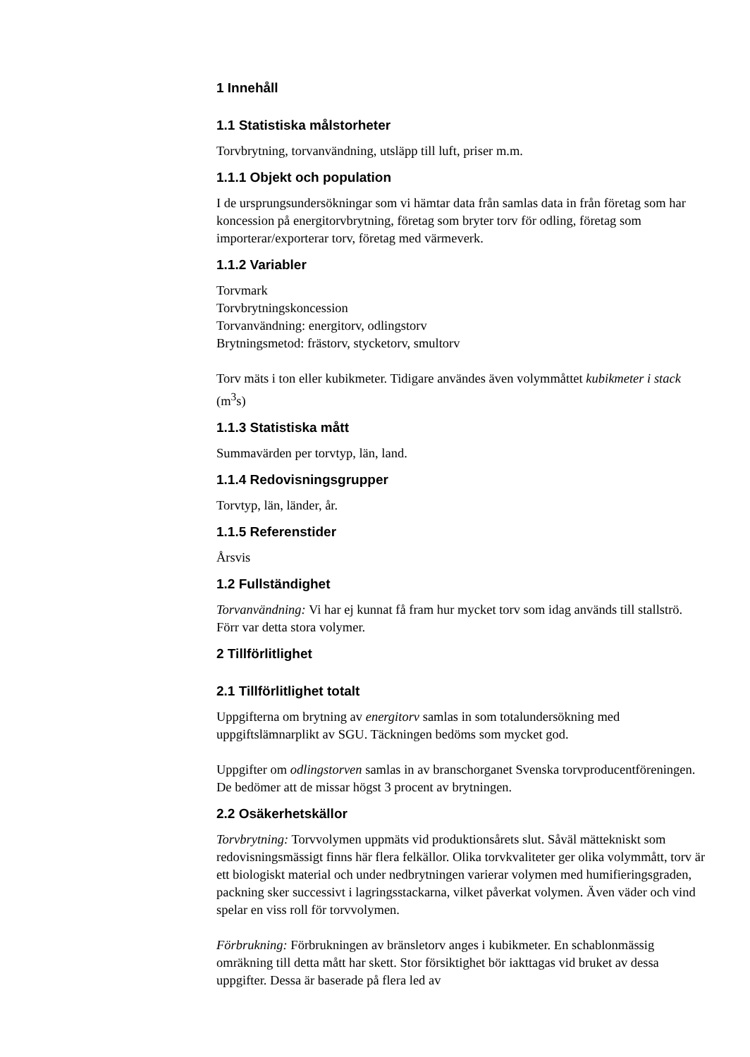1 Innehåll
1.1 Statistiska målstorheter
Torvbrytning, torvanvändning, utsläpp till luft, priser m.m.
1.1.1 Objekt och population
I de ursprungsundersökningar som vi hämtar data från samlas data in från företag som har koncession på energitorvbrytning, företag som bryter torv för odling, företag som importerar/exporterar torv, företag med värmeverk.
1.1.2 Variabler
Torvmark
Torvbrytningskoncession
Torvanvändning: energitorv, odlingstorv
Brytningsmetod: frästorv, stycketorv, smultorv
Torv mäts i ton eller kubikmeter. Tidigare användes även volymmåttet kubikmeter i stack (m<sup>3</sup>s)
1.1.3 Statistiska mått
Summavärden per torvtyp, län, land.
1.1.4 Redovisningsgrupper
Torvtyp, län, länder, år.
1.1.5 Referenstider
Årsvis
1.2 Fullständighet
Torvanvändning: Vi har ej kunnat få fram hur mycket torv som idag används till stallströ. Förr var detta stora volymer.
2 Tillförlitlighet
2.1 Tillförlitlighet totalt
Uppgifterna om brytning av energitorv samlas in som totalundersökning med uppgiftslämnarplikt av SGU. Täckningen bedöms som mycket god.
Uppgifter om odlingstorven samlas in av branschorganet Svenska torvproducentföreningen. De bedömer att de missar högst 3 procent av brytningen.
2.2 Osäkerhetskällor
Torvbrytning: Torvvolymen uppmäts vid produktionsårets slut. Såväl mättekniskt som redovisningsmässigt finns här flera felkällor. Olika torvkvaliteter ger olika volymmått, torv är ett biologiskt material och under nedbrytningen varierar volymen med humifieringsgraden, packning sker successivt i lagringsstackarna, vilket påverkat volymen. Även väder och vind spelar en viss roll för torvvolymen.
Förbrukning: Förbrukningen av bränsletorv anges i kubikmeter. En schablonmässig omräkning till detta mått har skett. Stor försiktighet bör iakttagas vid bruket av dessa uppgifter. Dessa är baserade på flera led av